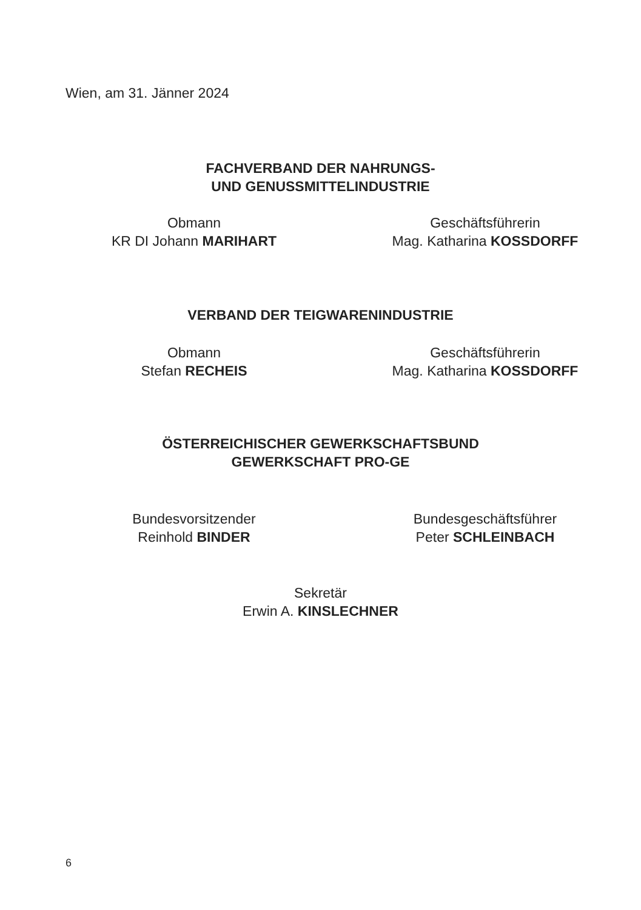Wien, am 31. Jänner 2024
FACHVERBAND DER NAHRUNGS-
UND GENUSSMITTELINDUSTRIE
Obmann
KR DI Johann MARIHART
Geschäftsführerin
Mag. Katharina KOSSDORFF
VERBAND DER TEIGWARENINDUSTRIE
Obmann
Stefan RECHEIS
Geschäftsführerin
Mag. Katharina KOSSDORFF
ÖSTERREICHISCHER GEWERKSCHAFTSBUND
GEWERKSCHAFT PRO-GE
Bundesvorsitzender
Reinhold BINDER
Bundesgeschäftsführer
Peter SCHLEINBACH
Sekretär
Erwin A. KINSLECHNER
6